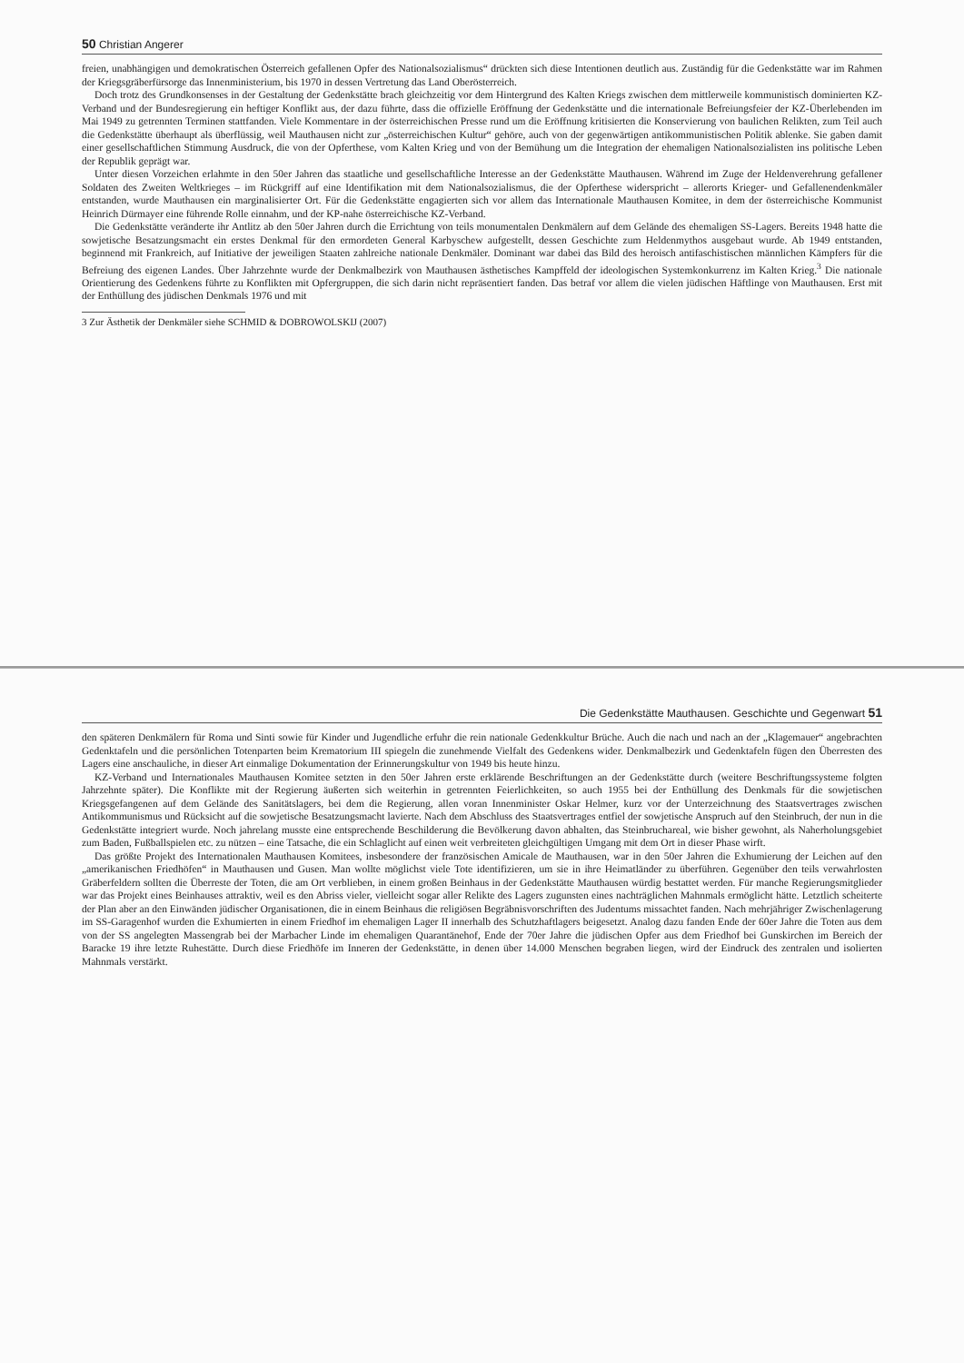50 Christian Angerer
freien, unabhängigen und demokratischen Österreich gefallenen Opfer des Nationalsozialismus“ drückten sich diese Intentionen deutlich aus. Zuständig für die Gedenkstätte war im Rahmen der Kriegsgräberfürsorge das Innenministerium, bis 1970 in dessen Vertretung das Land Oberösterreich.
Doch trotz des Grundkonsenses in der Gestaltung der Gedenkstätte brach gleichzeitig vor dem Hintergrund des Kalten Kriegs zwischen dem mittlerweile kommunistisch dominierten KZ-Verband und der Bundesregierung ein heftiger Konflikt aus, der dazu führte, dass die offizielle Eröffnung der Gedenkstätte und die internationale Befreiungsfeier der KZ-Überlebenden im Mai 1949 zu getrennten Terminen stattfanden. Viele Kommentare in der österreichischen Presse rund um die Eröffnung kritisierten die Konservierung von baulichen Relikten, zum Teil auch die Gedenkstätte überhaupt als überflüssig, weil Mauthausen nicht zur „österreichischen Kultur“ gehöre, auch von der gegenwärtigen antikommunistischen Politik ablenke. Sie gaben damit einer gesellschaftlichen Stimmung Ausdruck, die von der Opferthese, vom Kalten Krieg und von der Bemühung um die Integration der ehemaligen Nationalsozialisten ins politische Leben der Republik geprägt war.
Unter diesen Vorzeichen erlahmte in den 50er Jahren das staatliche und gesellschaftliche Interesse an der Gedenkstätte Mauthausen. Während im Zuge der Heldenverehrung gefallener Soldaten des Zweiten Weltkrieges – im Rückgriff auf eine Identifikation mit dem Nationalsozialismus, die der Opferthese widerspricht – allerorts Krieger- und Gefallenendenkmäler entstanden, wurde Mauthausen ein marginalisierter Ort. Für die Gedenkstätte engagierten sich vor allem das Internationale Mauthausen Komitee, in dem der österreichische Kommunist Heinrich Dürmayer eine führende Rolle einnahm, und der KP-nahe österreichische KZ-Verband.
Die Gedenkstätte veränderte ihr Antlitz ab den 50er Jahren durch die Errichtung von teils monumentalen Denkmälern auf dem Gelände des ehemaligen SS-Lagers. Bereits 1948 hatte die sowjetische Besatzungsmacht ein erstes Denkmal für den ermordeten General Karbyschew aufgestellt, dessen Geschichte zum Heldenmythos ausgebaut wurde. Ab 1949 entstanden, beginnend mit Frankreich, auf Initiative der jeweiligen Staaten zahlreiche nationale Denkmäler. Dominant war dabei das Bild des heroisch antifaschistischen männlichen Kämpfers für die Befreiung des eigenen Landes. Über Jahrzehnte wurde der Denkmalbezirk von Mauthausen ästhetisches Kampffeld der ideologischen Systemkonkurrenz im Kalten Krieg.<sup>3</sup> Die nationale Orientierung des Gedenkens führte zu Konflikten mit Opfergruppen, die sich darin nicht repräsentiert fanden. Das betraf vor allem die vielen jüdischen Häftlinge von Mauthausen. Erst mit der Enthüllung des jüdischen Denkmals 1976 und mit
3 Zur Ästhetik der Denkmäler siehe SCHMID & DOBROWOLSKIJ (2007)
Die Gedenkstätte Mauthausen. Geschichte und Gegenwart 51
den späteren Denkmälern für Roma und Sinti sowie für Kinder und Jugendliche erfuhr die rein nationale Gedenkkultur Brüche. Auch die nach und nach an der „Klagemauer“ angebrachten Gedenktafeln und die persönlichen Totenparten beim Krematorium III spiegeln die zunehmende Vielfalt des Gedenkens wider. Denkmalbezirk und Gedenktafeln fügen den Überresten des Lagers eine anschauliche, in dieser Art einmalige Dokumentation der Erinnerungskultur von 1949 bis heute hinzu.
KZ-Verband und Internationales Mauthausen Komitee setzten in den 50er Jahren erste erklärende Beschriftungen an der Gedenkstätte durch (weitere Beschriftungssysteme folgten Jahrzehnte später). Die Konflikte mit der Regierung äußerten sich weiterhin in getrennten Feierlichkeiten, so auch 1955 bei der Enthüllung des Denkmals für die sowjetischen Kriegsgefangenen auf dem Gelände des Sanitätslagers, bei dem die Regierung, allen voran Innenminister Oskar Helmer, kurz vor der Unterzeichnung des Staatsvertrages zwischen Antikommunismus und Rücksicht auf die sowjetische Besatzungsmacht lavierte. Nach dem Abschluss des Staatsvertrages entfiel der sowjetische Anspruch auf den Steinbruch, der nun in die Gedenkstätte integriert wurde. Noch jahrelang musste eine entsprechende Beschilderung die Bevölkerung davon abhalten, das Steinbruchareal, wie bisher gewohnt, als Naherholungsgebiet zum Baden, Fußballspielen etc. zu nützen – eine Tatsache, die ein Schlaglicht auf einen weit verbreiteten gleichgültigen Umgang mit dem Ort in dieser Phase wirft.
Das größte Projekt des Internationalen Mauthausen Komitees, insbesondere der französischen Amicale de Mauthausen, war in den 50er Jahren die Exhumierung der Leichen auf den „amerikanischen Friedhöfen“ in Mauthausen und Gusen. Man wollte möglichst viele Tote identifizieren, um sie in ihre Heimatländer zu überführen. Gegenüber den teils verwahrlosten Gräberfeldern sollten die Überreste der Toten, die am Ort verblieben, in einem großen Beinhaus in der Gedenkstätte Mauthausen würdig bestattet werden. Für manche Regierungsmitglieder war das Projekt eines Beinhauses attraktiv, weil es den Abriss vieler, vielleicht sogar aller Relikte des Lagers zugunsten eines nachträglichen Mahnmals ermöglicht hätte. Letztlich scheiterte der Plan aber an den Einwänden jüdischer Organisationen, die in einem Beinhaus die religiösen Begräbnisvorschriften des Judentums missachtet fanden. Nach mehrjähriger Zwischenlagerung im SS-Garagenhof wurden die Exhumierten in einem Friedhof im ehemaligen Lager II innerhalb des Schutzhaftlagers beigesetzt. Analog dazu fanden Ende der 60er Jahre die Toten aus dem von der SS angelegten Massengrab bei der Marbacher Linde im ehemaligen Quarantänehof, Ende der 70er Jahre die jüdischen Opfer aus dem Friedhof bei Gunskirchen im Bereich der Baracke 19 ihre letzte Ruhestätte. Durch diese Friedhöfe im Inneren der Gedenkstätte, in denen über 14.000 Menschen begraben liegen, wird der Eindruck des zentralen und isolierten Mahnmals verstärkt.